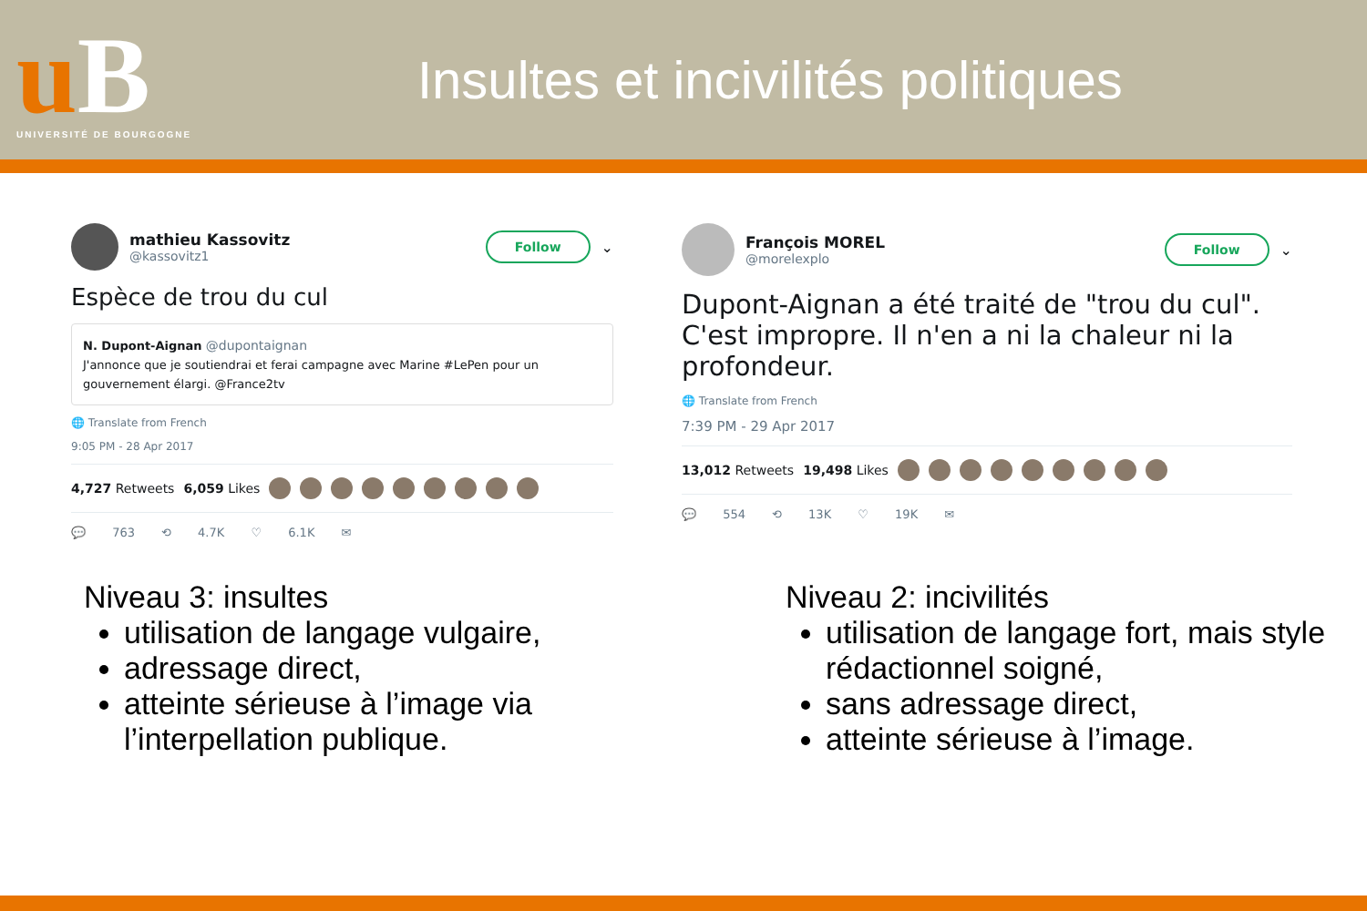uB
UNIVERSITÉ DE BOURGOGNE
Insultes et incivilités politiques
mathieu Kassovitz
@kassovitz1
Follow
⌄
Espèce de trou du cul
N. Dupont-Aignan @dupontaignan
J'annonce que je soutiendrai et ferai campagne avec Marine #LePen pour un gouvernement élargi. @France2tv
🌐 Translate from French
9:05 PM - 28 Apr 2017
4,727 Retweets 6,059 Likes
💬 763 ⟲ 4.7K ♡ 6.1K ✉
François MOREL
@morelexplo
Follow
⌄
Dupont-Aignan a été traité de "trou du cul". C'est impropre. Il n'en a ni la chaleur ni la profondeur.
🌐 Translate from French
7:39 PM - 29 Apr 2017
13,012 Retweets 19,498 Likes
💬 554 ⟲ 13K ♡ 19K ✉
Niveau 3: insultes
utilisation de langage vulgaire,
adressage direct,
atteinte sérieuse à l’image via l’interpellation publique.
Niveau 2: incivilités
utilisation de langage fort, mais style rédactionnel soigné,
sans adressage direct,
atteinte sérieuse à l’image.